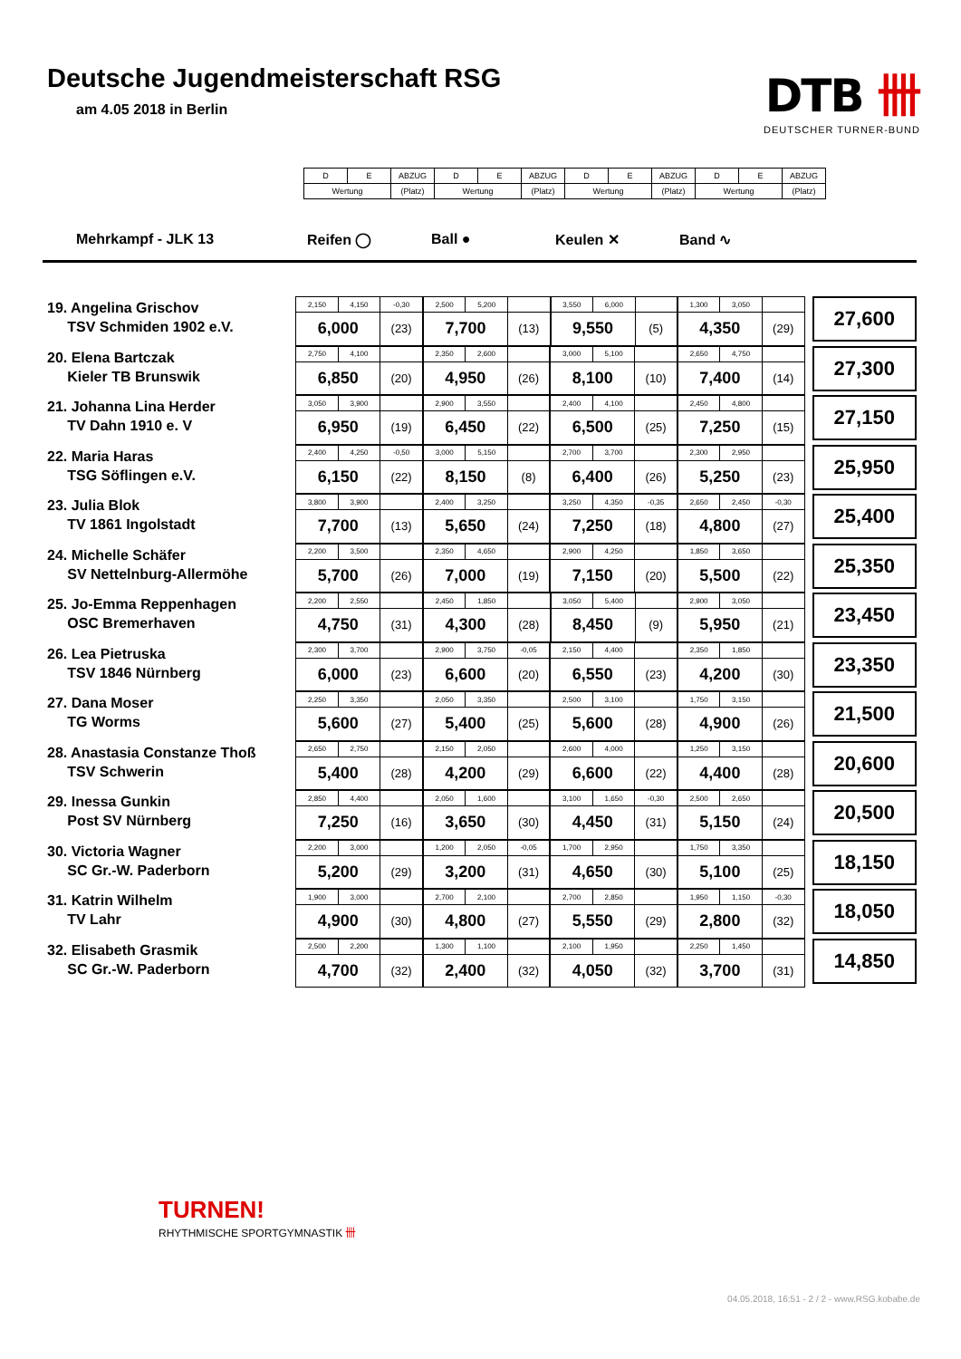Deutsche Jugendmeisterschaft RSG
am 4.05 2018 in Berlin
DTB 卌
DEUTSCHER TURNER-BUND
| D | E | ABZUG | D | E | ABZUG | D | E | ABZUG | D | E | ABZUG |
| Wertung | | (Platz) | Wertung | | (Platz) | Wertung | | (Platz) | Wertung | | (Platz) |
Mehrkampf - JLK 13 Reifen ◯ Ball ● Keulen ✕ Band ∿
19. Angelina Grischov
TSV Schmiden 1902 e.V.
| 2,150 | 4,150 | -0,30 | 2,500 | 5,200 | | 3,550 | 6,000 | | 1,300 | 3,050 | |
| 6,000 | | (23) | 7,700 | | (13) | 9,550 | | (5) | 4,350 | | (29) |
27,600
20. Elena Bartczak
Kieler TB Brunswik
| 2,750 | 4,100 | | 2,350 | 2,600 | | 3,000 | 5,100 | | 2,650 | 4,750 | |
| 6,850 | | (20) | 4,950 | | (26) | 8,100 | | (10) | 7,400 | | (14) |
27,300
21. Johanna Lina Herder
TV Dahn 1910 e. V
| 3,050 | 3,900 | | 2,900 | 3,550 | | 2,400 | 4,100 | | 2,450 | 4,800 | |
| 6,950 | | (19) | 6,450 | | (22) | 6,500 | | (25) | 7,250 | | (15) |
27,150
22. Maria Haras
TSG Söflingen e.V.
| 2,400 | 4,250 | -0,50 | 3,000 | 5,150 | | 2,700 | 3,700 | | 2,300 | 2,950 | |
| 6,150 | | (22) | 8,150 | | (8) | 6,400 | | (26) | 5,250 | | (23) |
25,950
23. Julia Blok
TV 1861 Ingolstadt
| 3,800 | 3,900 | | 2,400 | 3,250 | | 3,250 | 4,350 | -0,35 | 2,650 | 2,450 | -0,30 |
| 7,700 | | (13) | 5,650 | | (24) | 7,250 | | (18) | 4,800 | | (27) |
25,400
24. Michelle Schäfer
SV Nettelnburg-Allermöhe
| 2,200 | 3,500 | | 2,350 | 4,650 | | 2,900 | 4,250 | | 1,850 | 3,650 | |
| 5,700 | | (26) | 7,000 | | (19) | 7,150 | | (20) | 5,500 | | (22) |
25,350
25. Jo-Emma Reppenhagen
OSC Bremerhaven
| 2,200 | 2,550 | | 2,450 | 1,850 | | 3,050 | 5,400 | | 2,900 | 3,050 | |
| 4,750 | | (31) | 4,300 | | (28) | 8,450 | | (9) | 5,950 | | (21) |
23,450
26. Lea Pietruska
TSV 1846 Nürnberg
| 2,300 | 3,700 | | 2,900 | 3,750 | -0,05 | 2,150 | 4,400 | | 2,350 | 1,850 | |
| 6,000 | | (23) | 6,600 | | (20) | 6,550 | | (23) | 4,200 | | (30) |
23,350
27. Dana Moser
TG Worms
| 2,250 | 3,350 | | 2,050 | 3,350 | | 2,500 | 3,100 | | 1,750 | 3,150 | |
| 5,600 | | (27) | 5,400 | | (25) | 5,600 | | (28) | 4,900 | | (26) |
21,500
28. Anastasia Constanze Thoß
TSV Schwerin
| 2,650 | 2,750 | | 2,150 | 2,050 | | 2,600 | 4,000 | | 1,250 | 3,150 | |
| 5,400 | | (28) | 4,200 | | (29) | 6,600 | | (22) | 4,400 | | (28) |
20,600
29. Inessa Gunkin
Post SV Nürnberg
| 2,850 | 4,400 | | 2,050 | 1,600 | | 3,100 | 1,650 | -0,30 | 2,500 | 2,650 | |
| 7,250 | | (16) | 3,650 | | (30) | 4,450 | | (31) | 5,150 | | (24) |
20,500
30. Victoria Wagner
SC Gr.-W. Paderborn
| 2,200 | 3,000 | | 1,200 | 2,050 | -0,05 | 1,700 | 2,950 | | 1,750 | 3,350 | |
| 5,200 | | (29) | 3,200 | | (31) | 4,650 | | (30) | 5,100 | | (25) |
18,150
31. Katrin Wilhelm
TV Lahr
| 1,900 | 3,000 | | 2,700 | 2,100 | | 2,700 | 2,850 | | 1,950 | 1,150 | -0,30 |
| 4,900 | | (30) | 4,800 | | (27) | 5,550 | | (29) | 2,800 | | (32) |
18,050
32. Elisabeth Grasmik
SC Gr.-W. Paderborn
| 2,500 | 2,200 | | 1,300 | 1,100 | | 2,100 | 1,950 | | 2,250 | 1,450 | |
| 4,700 | | (32) | 2,400 | | (32) | 4,050 | | (32) | 3,700 | | (31) |
14,850
TURNEN!
RHYTHMISCHE SPORTGYMNASTIK 卌
04.05.2018, 16:51 - 2 / 2 - www.RSG.kobabe.de